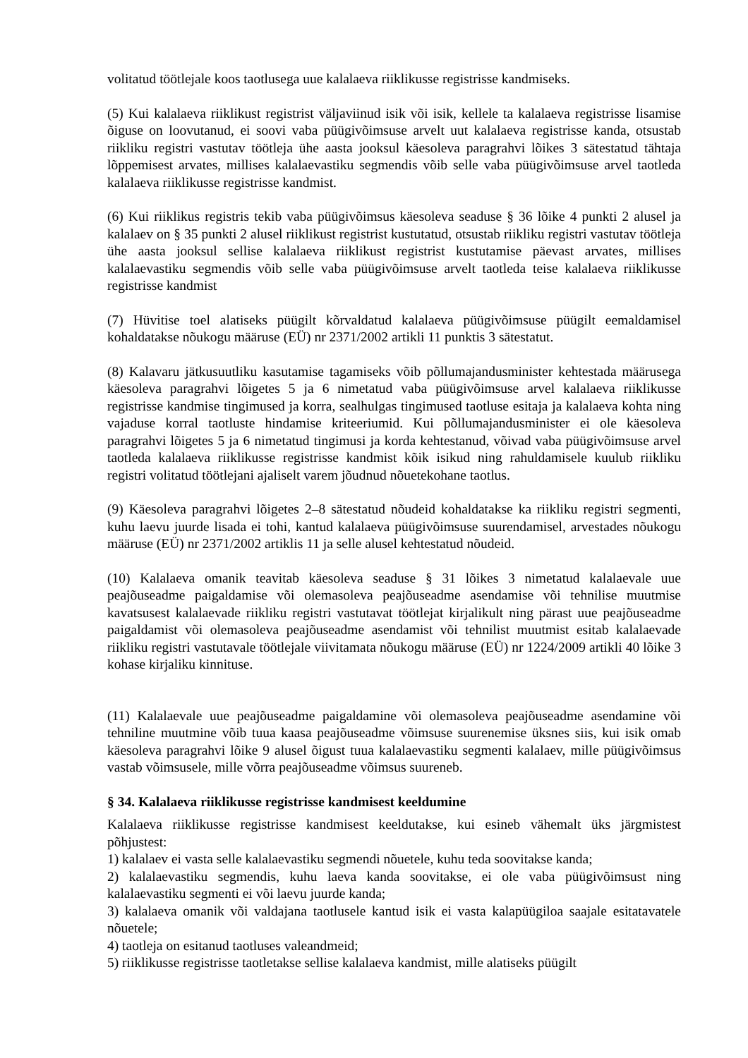volitatud töötlejale koos taotlusega uue kalalaeva riiklikusse registrisse kandmiseks.
(5) Kui kalalaeva riiklikust registrist väljaviinud isik või isik, kellele ta kalalaeva registrisse lisamise õiguse on loovutanud, ei soovi vaba püügivõimsuse arvelt uut kalalaeva registrisse kanda, otsustab riikliku registri vastutav töötleja ühe aasta jooksul käesoleva paragrahvi lõikes 3 sätestatud tähtaja lõppemisest arvates, millises kalalaevastiku segmendis võib selle vaba püügivõimsuse arvel taotleda kalalaeva riiklikusse registrisse kandmist.
(6) Kui riiklikus registris tekib vaba püügivõimsus käesoleva seaduse § 36 lõike 4 punkti 2 alusel ja kalalaev on § 35 punkti 2 alusel riiklikust registrist kustutatud, otsustab riikliku registri vastutav töötleja ühe aasta jooksul sellise kalalaeva riiklikust registrist kustutamise päevast arvates, millises kalalaevastiku segmendis võib selle vaba püügivõimsuse arvelt taotleda teise kalalaeva riiklikusse registrisse kandmist
(7) Hüvitise toel alatiseks püügilt kõrvaldatud kalalaeva püügivõimsuse püügilt eemaldamisel kohaldatakse nõukogu määruse (EÜ) nr 2371/2002 artikli 11 punktis 3 sätestatut.
(8) Kalavaru jätkusuutliku kasutamise tagamiseks võib põllumajandusminister kehtestada määrusega käesoleva paragrahvi lõigetes 5 ja 6 nimetatud vaba püügivõimsuse arvel kalalaeva riiklikusse registrisse kandmise tingimused ja korra, sealhulgas tingimused taotluse esitaja ja kalalaeva kohta ning vajaduse korral taotluste hindamise kriteeriumid. Kui põllumajandusminister ei ole käesoleva paragrahvi lõigetes 5 ja 6 nimetatud tingimusi ja korda kehtestanud, võivad vaba püügivõimsuse arvel taotleda kalalaeva riiklikusse registrisse kandmist kõik isikud ning rahuldamisele kuulub riikliku registri volitatud töötlejani ajaliselt varem jõudnud nõuetekohane taotlus.
(9) Käesoleva paragrahvi lõigetes 2–8 sätestatud nõudeid kohaldatakse ka riikliku registri segmenti, kuhu laevu juurde lisada ei tohi, kantud kalalaeva püügivõimsuse suurendamisel, arvestades nõukogu määruse (EÜ) nr 2371/2002 artiklis 11 ja selle alusel kehtestatud nõudeid.
(10) Kalalaeva omanik teavitab käesoleva seaduse § 31 lõikes 3 nimetatud kalalaevale uue peajõuseadme paigaldamise või olemasoleva peajõuseadme asendamise või tehnilise muutmise kavatsusest kalalaevade riikliku registri vastutavat töötlejat kirjalikult ning pärast uue peajõuseadme paigaldamist või olemasoleva peajõuseadme asendamist või tehnilist muutmist esitab kalalaevade riikliku registri vastutavale töötlejale viivitamata nõukogu määruse (EÜ) nr 1224/2009 artikli 40 lõike 3 kohase kirjaliku kinnituse.
(11) Kalalaevale uue peajõuseadme paigaldamine või olemasoleva peajõuseadme asendamine või tehniline muutmine võib tuua kaasa peajõuseadme võimsuse suurenemise üksnes siis, kui isik omab käesoleva paragrahvi lõike 9 alusel õigust tuua kalalaevastiku segmenti kalalaev, mille püügivõimsus vastab võimsusele, mille võrra peajõuseadme võimsus suureneb.
§ 34. Kalalaeva riiklikusse registrisse kandmisest keeldumine
Kalalaeva riiklikusse registrisse kandmisest keeldutakse, kui esineb vähemalt üks järgmistest põhjustest:
1) kalalaev ei vasta selle kalalaevastiku segmendi nõuetele, kuhu teda soovitakse kanda;
2) kalalaevastiku segmendis, kuhu laeva kanda soovitakse, ei ole vaba püügivõimsust ning kalalaevastiku segmenti ei või laevu juurde kanda;
3) kalalaeva omanik või valdajana taotlusele kantud isik ei vasta kalapüügiloa saajale esitatavatele nõuetele;
4) taotleja on esitanud taotluses valeandmeid;
5) riiklikusse registrisse taotletakse sellise kalalaeva kandmist, mille alatiseks püügilt